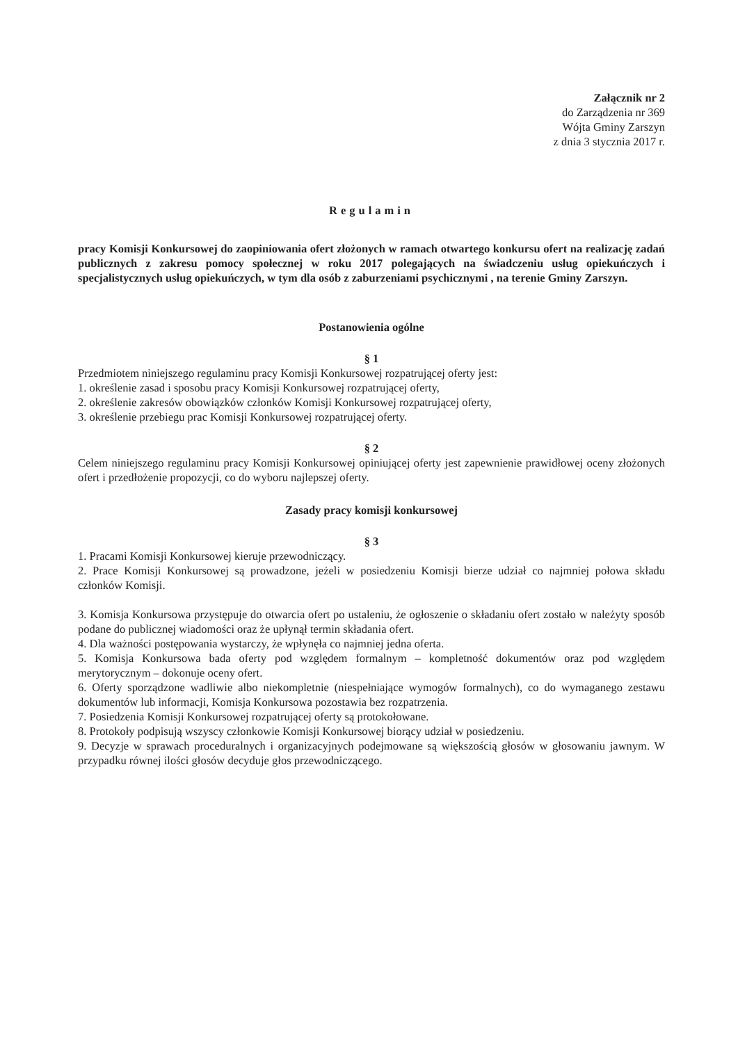Załącznik nr 2
do Zarządzenia nr 369
Wójta Gminy Zarszyn
z dnia 3 stycznia 2017 r.
Regulamin
pracy Komisji Konkursowej do zaopiniowania ofert złożonych w ramach otwartego konkursu ofert na realizację zadań publicznych z zakresu pomocy społecznej w roku 2017 polegających na świadczeniu usług opiekuńczych i specjalistycznych usług opiekuńczych, w tym dla osób z zaburzeniami psychicznymi , na terenie Gminy Zarszyn.
Postanowienia ogólne
§ 1
Przedmiotem niniejszego regulaminu pracy Komisji Konkursowej rozpatrującej oferty jest:
1. określenie zasad i sposobu pracy Komisji Konkursowej rozpatrującej oferty,
2. określenie zakresów obowiązków członków Komisji Konkursowej rozpatrującej oferty,
3. określenie przebiegu prac Komisji Konkursowej rozpatrującej oferty.
§ 2
Celem niniejszego regulaminu pracy Komisji Konkursowej opiniującej oferty jest zapewnienie prawidłowej oceny złożonych ofert i przedłożenie propozycji, co do wyboru najlepszej oferty.
Zasady pracy komisji konkursowej
§ 3
1. Pracami Komisji Konkursowej kieruje przewodniczący.
2. Prace Komisji Konkursowej są prowadzone, jeżeli w posiedzeniu Komisji bierze udział co najmniej połowa składu członków Komisji.
3. Komisja Konkursowa przystępuje do otwarcia ofert po ustaleniu, że ogłoszenie o składaniu ofert zostało w należyty sposób podane do publicznej wiadomości oraz że upłynął termin składania ofert.
4. Dla ważności postępowania wystarczy, że wpłynęła co najmniej jedna oferta.
5. Komisja Konkursowa bada oferty pod względem formalnym – kompletność dokumentów oraz pod względem merytorycznym – dokonuje oceny ofert.
6. Oferty sporządzone wadliwie albo niekompletnie (niespełniające wymogów formalnych), co do wymaganego zestawu dokumentów lub informacji, Komisja Konkursowa pozostawia bez rozpatrzenia.
7. Posiedzenia Komisji Konkursowej rozpatrującej oferty są protokołowane.
8. Protokoły podpisują wszyscy członkowie Komisji Konkursowej biorący udział w posiedzeniu.
9. Decyzje w sprawach proceduralnych i organizacyjnych podejmowane są większością głosów w głosowaniu jawnym. W przypadku równej ilości głosów decyduje głos przewodniczącego.